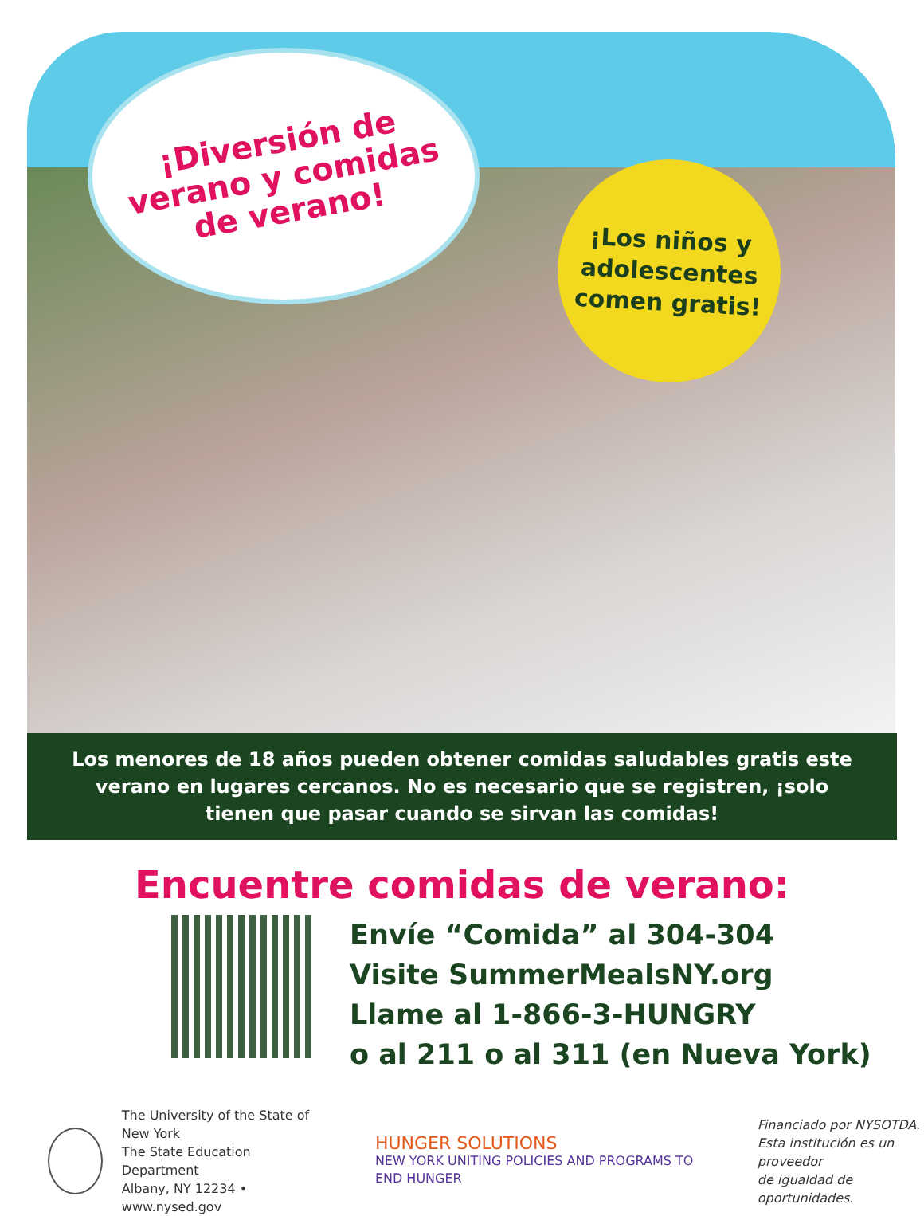¡Diversión de
verano y comidas
de verano!
¡Los niños y
adolescentes
comen gratis!
Los menores de 18 años pueden obtener comidas saludables gratis este verano en lugares cercanos. No es necesario que se registren, ¡solo tienen que pasar cuando se sirvan las comidas!
Encuentre comidas de verano:
Envíe “Comida” al 304-304
Visite SummerMealsNY.org
Llame al 1-866-3-HUNGRY
o al 211 o al 311 (en Nueva York)
The University of the State of New York
The State Education Department
Albany, NY 12234 • www.nysed.gov
HUNGER SOLUTIONS
NEW YORK UNITING POLICIES AND PROGRAMS TO END HUNGER
Financiado por NYSOTDA.
Esta institución es un proveedor
de igualdad de oportunidades.